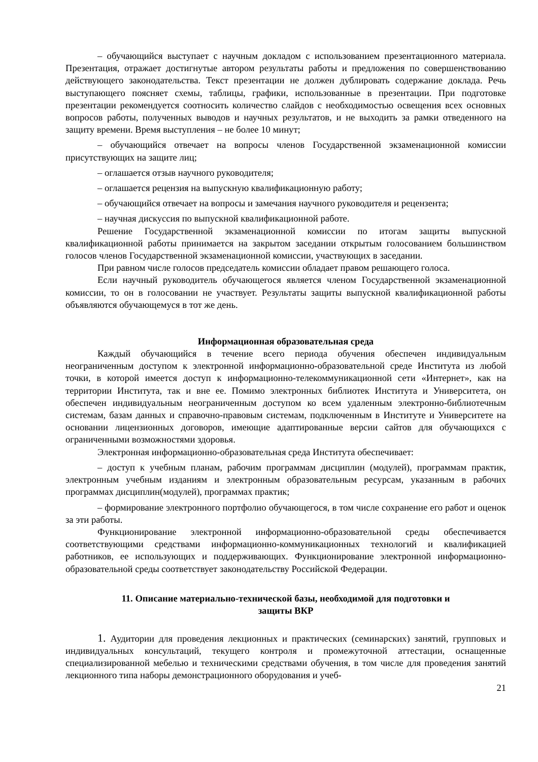– обучающийся выступает с научным докладом с использованием презентационного материала. Презентация, отражает достигнутые автором результаты работы и предложения по совершенствованию действующего законодательства. Текст презентации не должен дублировать содержание доклада. Речь выступающего поясняет схемы, таблицы, графики, использованные в презентации. При подготовке презентации рекомендуется соотносить количество слайдов с необходимостью освещения всех основных вопросов работы, полученных выводов и научных результатов, и не выходить за рамки отведенного на защиту времени. Время выступления – не более 10 минут;
– обучающийся отвечает на вопросы членов Государственной экзаменационной комиссии присутствующих на защите лиц;
– оглашается отзыв научного руководителя;
– оглашается рецензия на выпускную квалификационную работу;
– обучающийся отвечает на вопросы и замечания научного руководителя и рецензента;
– научная дискуссия по выпускной квалификационной работе.
Решение Государственной экзаменационной комиссии по итогам защиты выпускной квалификационной работы принимается на закрытом заседании открытым голосованием большинством голосов членов Государственной экзаменационной комиссии, участвующих в заседании.
При равном числе голосов председатель комиссии обладает правом решающего голоса.
Если научный руководитель обучающегося является членом Государственной экзаменационной комиссии, то он в голосовании не участвует. Результаты защиты выпускной квалификационной работы объявляются обучающемуся в тот же день.
Информационная образовательная среда
Каждый обучающийся в течение всего периода обучения обеспечен индивидуальным неограниченным доступом к электронной информационно-образовательной среде Института из любой точки, в которой имеется доступ к информационно-телекоммуникационной сети «Интернет», как на территории Института, так и вне ее. Помимо электронных библиотек Института и Университета, он обеспечен индивидуальным неограниченным доступом ко всем удаленным электронно-библиотечным системам, базам данных и справочно-правовым системам, подключенным в Институте и Университете на основании лицензионных договоров, имеющие адаптированные версии сайтов для обучающихся с ограниченными возможностями здоровья.
Электронная информационно-образовательная среда Института обеспечивает:
– доступ к учебным планам, рабочим программам дисциплин (модулей), программам практик, электронным учебным изданиям и электронным образовательным ресурсам, указанным в рабочих программах дисциплин(модулей), программах практик;
– формирование электронного портфолио обучающегося, в том числе сохранение его работ и оценок за эти работы.
Функционирование электронной информационно-образовательной среды обеспечивается соответствующими средствами информационно-коммуникационных технологий и квалификацией работников, ее использующих и поддерживающих. Функционирование электронной информационно-образовательной среды соответствует законодательству Российской Федерации.
11. Описание материально-технической базы, необходимой для подготовки и
защиты ВКР
1. Аудитории для проведения лекционных и практических (семинарских) занятий, групповых и индивидуальных консультаций, текущего контроля и промежуточной аттестации, оснащенные специализированной мебелью и техническими средствами обучения, в том числе для проведения занятий лекционного типа наборы демонстрационного оборудования и учеб-
21